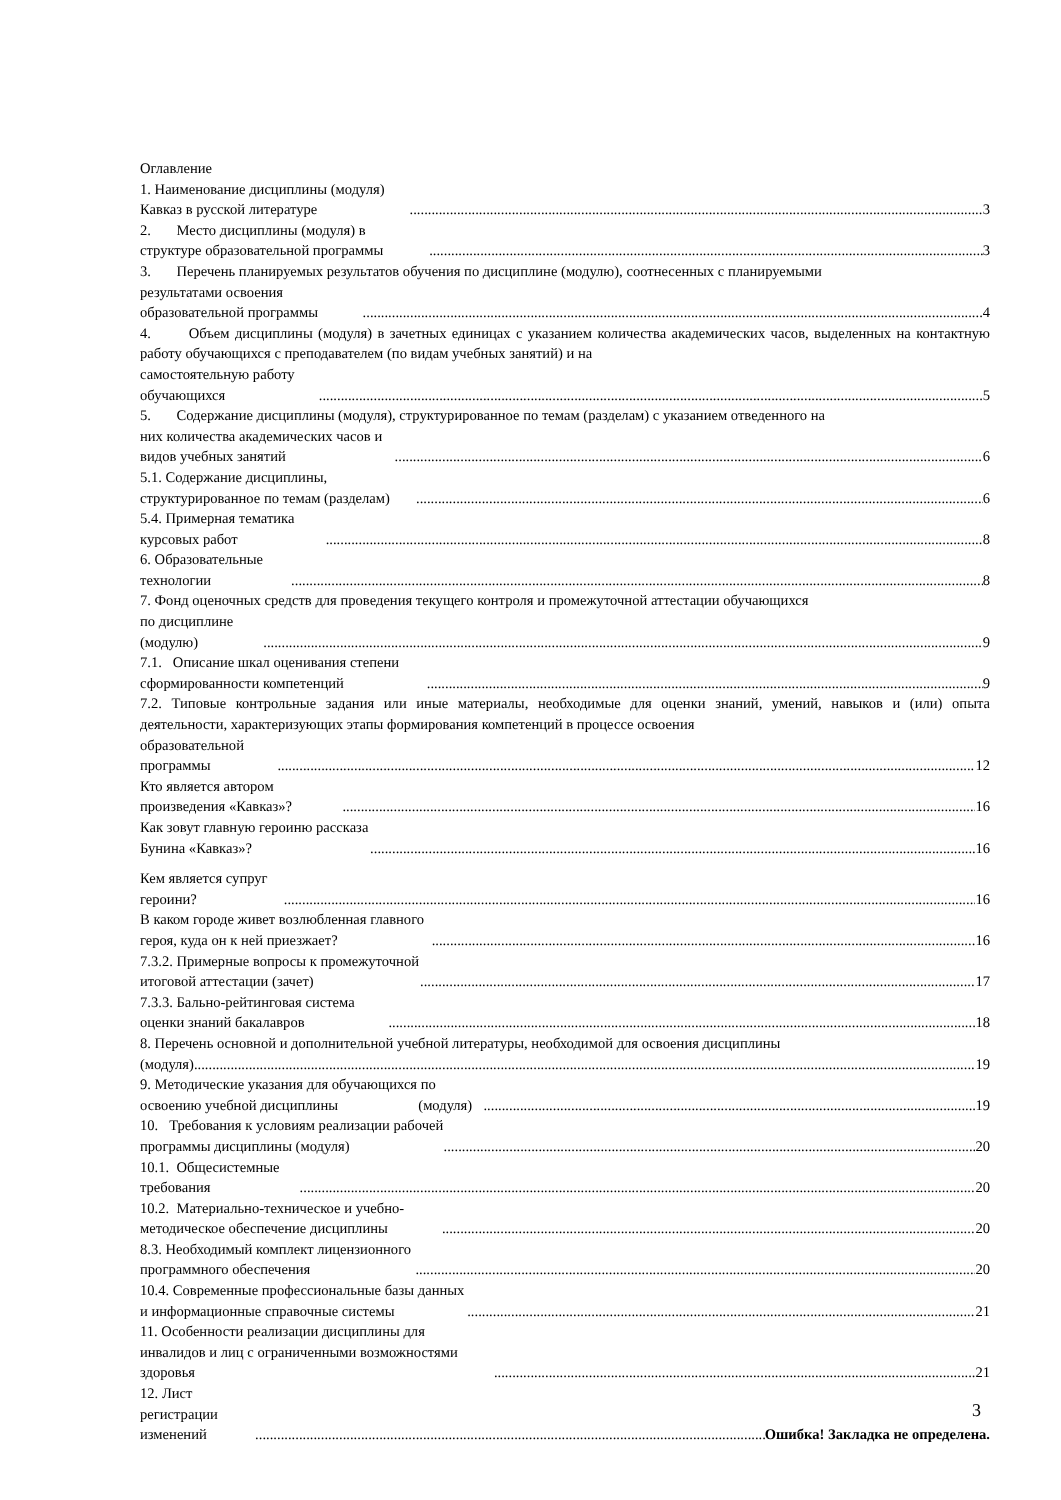Оглавление
1. Наименование дисциплины (модуля) Кавказ в русской литературе 3
2. Место дисциплины (модуля) в структуре образовательной программы 3
3. Перечень планируемых результатов обучения по дисциплине (модулю), соотнесенных с планируемыми
результатами освоения образовательной программы 4
4. Объем дисциплины (модуля) в зачетных единицах с указанием количества академических часов, выделенных на контактную работу обучающихся с преподавателем (по видам учебных занятий) и на
самостоятельную работу обучающихся 5
5. Содержание дисциплины (модуля), структурированное по темам (разделам) с указанием отведенного на
них количества академических часов и видов учебных занятий 6
5.1. Содержание дисциплины, структурированное по темам (разделам) 6
5.4. Примерная тематика курсовых работ 8
6. Образовательные технологии 8
7. Фонд оценочных средств для проведения текущего контроля и промежуточной аттестации обучающихся
по дисциплине (модулю) 9
7.1. Описание шкал оценивания степени сформированности компетенций 9
7.2. Типовые контрольные задания или иные материалы, необходимые для оценки знаний, умений, навыков и (или) опыта деятельности, характеризующих этапы формирования компетенций в процессе освоения
образовательной программы 12
Кто является автором произведения «Кавказ»? 16
Как зовут главную героиню рассказа Бунина «Кавказ»? 16
Кем является супруг героини? 16
В каком городе живет возлюбленная главного героя, куда он к ней приезжает? 16
7.3.2. Примерные вопросы к промежуточной итоговой аттестации (зачет) 17
7.3.3. Бально-рейтинговая система оценки знаний бакалавров 18
8. Перечень основной и дополнительной учебной литературы, необходимой для освоения дисциплины
(модуля) 19
9. Методические указания для обучающихся по освоению учебной дисциплины (модуля) 19
10. Требования к условиям реализации рабочей программы дисциплины (модуля) 20
10.1. Общесистемные требования 20
10.2. Материально-техническое и учебно-методическое обеспечение дисциплины 20
8.3. Необходимый комплект лицензионного программного обеспечения 20
10.4. Современные профессиональные базы данных и информационные справочные системы 21
11. Особенности реализации дисциплины для инвалидов и лиц с ограниченными возможностями здоровья 21
12. Лист регистрации изменений Ошибка! Закладка не определена.
3